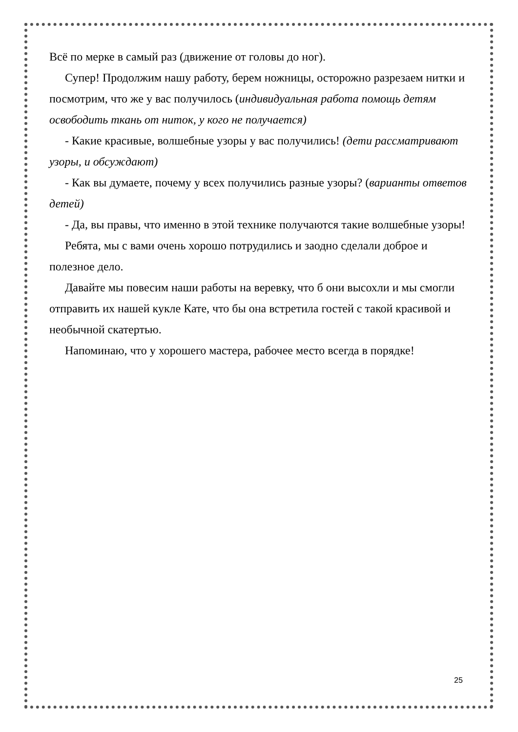Всё по мерке в самый раз (движение от головы до ног).
Супер! Продолжим нашу работу, берем ножницы, осторожно разрезаем нитки и посмотрим, что же у вас получилось (индивидуальная работа помощь детям освободить ткань от ниток, у кого не получается)
- Какие красивые, волшебные узоры у вас получились! (дети рассматривают узоры, и обсуждают)
- Как вы думаете, почему у всех получились разные узоры? (варианты ответов детей)
- Да, вы правы, что именно в этой технике получаются такие волшебные узоры!
Ребята, мы с вами очень хорошо потрудились и заодно сделали доброе и полезное дело.
Давайте мы повесим наши работы на веревку, что б они высохли и мы смогли отправить их нашей кукле Кате, что бы она встретила гостей с такой красивой и необычной скатертью.
Напоминаю, что у хорошего мастера, рабочее место всегда в порядке!
25